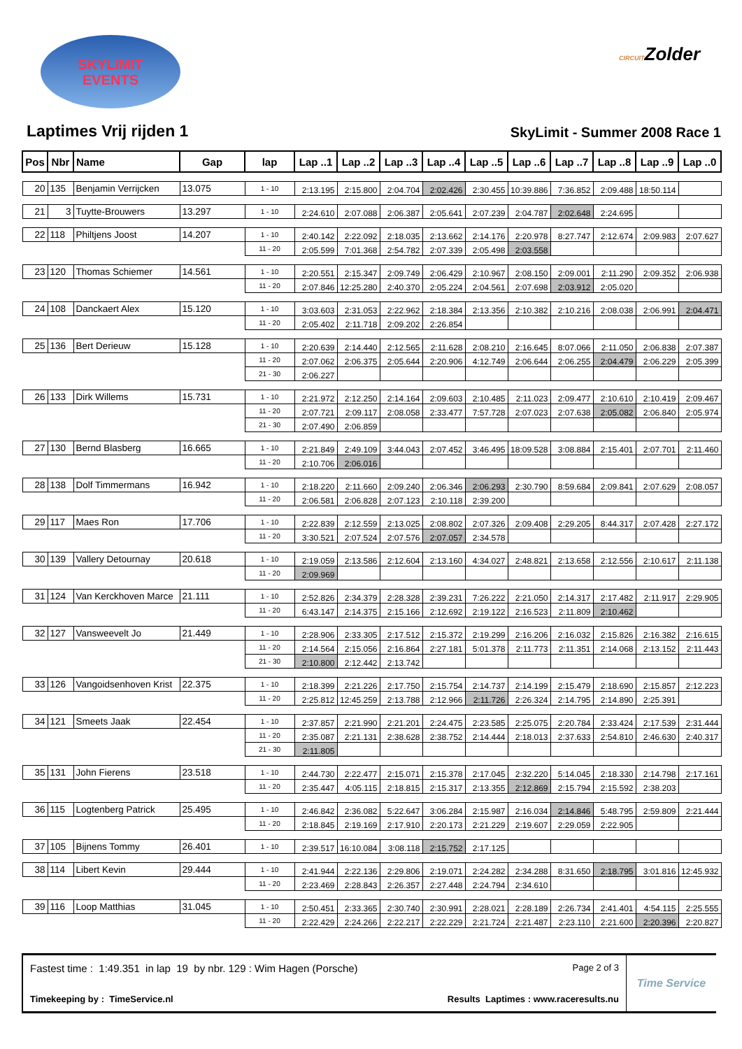SKYLIMIT
EVENTS
CIRCUITZolder
Laptimes Vrij rijden 1
SkyLimit - Summer 2008 Race 1
| Pos | Nbr | Name | Gap | lap | Lap ..1 | Lap ..2 | Lap ..3 | Lap ..4 | Lap ..5 | Lap ..6 | Lap ..7 | Lap ..8 | Lap ..9 | Lap ..0 |
| --- | --- | --- | --- | --- | --- | --- | --- | --- | --- | --- | --- | --- | --- | --- |
| 20 | 135 | Benjamin Verrijcken | 13.075 | 1 - 10 | 2:13.195 | 2:15.800 | 2:04.704 | 2:02.426 | 2:30.455 | 10:39.886 | 7:36.852 | 2:09.488 | 18:50.114 | |
| 21 | 3 | Tuytte-Brouwers | 13.297 | 1 - 10 | 2:24.610 | 2:07.088 | 2:06.387 | 2:05.641 | 2:07.239 | 2:04.787 | 2:02.648 | 2:24.695 | | |
| 22 | 118 | Philtjens Joost | 14.207 | 1 - 10 | 2:40.142 | 2:22.092 | 2:18.035 | 2:13.662 | 2:14.176 | 2:20.978 | 8:27.747 | 2:12.674 | 2:09.983 | 2:07.627 |
| | | | | 11 - 20 | 2:05.599 | 7:01.368 | 2:54.782 | 2:07.339 | 2:05.498 | 2:03.558 | | | | |
| 23 | 120 | Thomas Schiemer | 14.561 | 1 - 10 | 2:20.551 | 2:15.347 | 2:09.749 | 2:06.429 | 2:10.967 | 2:08.150 | 2:09.001 | 2:11.290 | 2:09.352 | 2:06.938 |
| | | | | 11 - 20 | 2:07.846 | 12:25.280 | 2:40.370 | 2:05.224 | 2:04.561 | 2:07.698 | 2:03.912 | 2:05.020 | | |
| 24 | 108 | Danckaert Alex | 15.120 | 1 - 10 | 3:03.603 | 2:31.053 | 2:22.962 | 2:18.384 | 2:13.356 | 2:10.382 | 2:10.216 | 2:08.038 | 2:06.991 | 2:04.471 |
| | | | | 11 - 20 | 2:05.402 | 2:11.718 | 2:09.202 | 2:26.854 | | | | | | |
| 25 | 136 | Bert Derieuw | 15.128 | 1 - 10 | 2:20.639 | 2:14.440 | 2:12.565 | 2:11.628 | 2:08.210 | 2:16.645 | 8:07.066 | 2:11.050 | 2:06.838 | 2:07.387 |
| | | | | 11 - 20 | 2:07.062 | 2:06.375 | 2:05.644 | 2:20.906 | 4:12.749 | 2:06.644 | 2:06.255 | 2:04.479 | 2:06.229 | 2:05.399 |
| | | | | 21 - 30 | 2:06.227 | | | | | | | | | |
| 26 | 133 | Dirk Willems | 15.731 | 1 - 10 | 2:21.972 | 2:12.250 | 2:14.164 | 2:09.603 | 2:10.485 | 2:11.023 | 2:09.477 | 2:10.610 | 2:10.419 | 2:09.467 |
| | | | | 11 - 20 | 2:07.721 | 2:09.117 | 2:08.058 | 2:33.477 | 7:57.728 | 2:07.023 | 2:07.638 | 2:05.082 | 2:06.840 | 2:05.974 |
| | | | | 21 - 30 | 2:07.490 | 2:06.859 | | | | | | | | |
| 27 | 130 | Bernd Blasberg | 16.665 | 1 - 10 | 2:21.849 | 2:49.109 | 3:44.043 | 2:07.452 | 3:46.495 | 18:09.528 | 3:08.884 | 2:15.401 | 2:07.701 | 2:11.460 |
| | | | | 11 - 20 | 2:10.706 | 2:06.016 | | | | | | | | |
| 28 | 138 | Dolf Timmermans | 16.942 | 1 - 10 | 2:18.220 | 2:11.660 | 2:09.240 | 2:06.346 | 2:06.293 | 2:30.790 | 8:59.684 | 2:09.841 | 2:07.629 | 2:08.057 |
| | | | | 11 - 20 | 2:06.581 | 2:06.828 | 2:07.123 | 2:10.118 | 2:39.200 | | | | | |
| 29 | 117 | Maes Ron | 17.706 | 1 - 10 | 2:22.839 | 2:12.559 | 2:13.025 | 2:08.802 | 2:07.326 | 2:09.408 | 2:29.205 | 8:44.317 | 2:07.428 | 2:27.172 |
| | | | | 11 - 20 | 3:30.521 | 2:07.524 | 2:07.576 | 2:07.057 | 2:34.578 | | | | | |
| 30 | 139 | Vallery Detournay | 20.618 | 1 - 10 | 2:19.059 | 2:13.586 | 2:12.604 | 2:13.160 | 4:34.027 | 2:48.821 | 2:13.658 | 2:12.556 | 2:10.617 | 2:11.138 |
| | | | | 11 - 20 | 2:09.969 | | | | | | | | | |
| 31 | 124 | Van Kerckhoven Marce | 21.111 | 1 - 10 | 2:52.826 | 2:34.379 | 2:28.328 | 2:39.231 | 7:26.222 | 2:21.050 | 2:14.317 | 2:17.482 | 2:11.917 | 2:29.905 |
| | | | | 11 - 20 | 6:43.147 | 2:14.375 | 2:15.166 | 2:12.692 | 2:19.122 | 2:16.523 | 2:11.809 | 2:10.462 | | |
| 32 | 127 | Vansweevelt Jo | 21.449 | 1 - 10 | 2:28.906 | 2:33.305 | 2:17.512 | 2:15.372 | 2:19.299 | 2:16.206 | 2:16.032 | 2:15.826 | 2:16.382 | 2:16.615 |
| | | | | 11 - 20 | 2:14.564 | 2:15.056 | 2:16.864 | 2:27.181 | 5:01.378 | 2:11.773 | 2:11.351 | 2:14.068 | 2:13.152 | 2:11.443 |
| | | | | 21 - 30 | 2:10.800 | 2:12.442 | 2:13.742 | | | | | | | |
| 33 | 126 | Vangoidsenhoven Krist | 22.375 | 1 - 10 | 2:18.399 | 2:21.226 | 2:17.750 | 2:15.754 | 2:14.737 | 2:14.199 | 2:15.479 | 2:18.690 | 2:15.857 | 2:12.223 |
| | | | | 11 - 20 | 2:25.812 | 12:45.259 | 2:13.788 | 2:12.966 | 2:11.726 | 2:26.324 | 2:14.795 | 2:14.890 | 2:25.391 | |
| 34 | 121 | Smeets Jaak | 22.454 | 1 - 10 | 2:37.857 | 2:21.990 | 2:21.201 | 2:24.475 | 2:23.585 | 2:25.075 | 2:20.784 | 2:33.424 | 2:17.539 | 2:31.444 |
| | | | | 11 - 20 | 2:35.087 | 2:21.131 | 2:38.628 | 2:38.752 | 2:14.444 | 2:18.013 | 2:37.633 | 2:54.810 | 2:46.630 | 2:40.317 |
| | | | | 21 - 30 | 2:11.805 | | | | | | | | | |
| 35 | 131 | John Fierens | 23.518 | 1 - 10 | 2:44.730 | 2:22.477 | 2:15.071 | 2:15.378 | 2:17.045 | 2:32.220 | 5:14.045 | 2:18.330 | 2:14.798 | 2:17.161 |
| | | | | 11 - 20 | 2:35.447 | 4:05.115 | 2:18.815 | 2:15.317 | 2:13.355 | 2:12.869 | 2:15.794 | 2:15.592 | 2:38.203 | |
| 36 | 115 | Logtenberg Patrick | 25.495 | 1 - 10 | 2:46.842 | 2:36.082 | 5:22.647 | 3:06.284 | 2:15.987 | 2:16.034 | 2:14.846 | 5:48.795 | 2:59.809 | 2:21.444 |
| | | | | 11 - 20 | 2:18.845 | 2:19.169 | 2:17.910 | 2:20.173 | 2:21.229 | 2:19.607 | 2:29.059 | 2:22.905 | | |
| 37 | 105 | Bijnens Tommy | 26.401 | 1 - 10 | 2:39.517 | 16:10.084 | 3:08.118 | 2:15.752 | 2:17.125 | | | | | |
| 38 | 114 | Libert Kevin | 29.444 | 1 - 10 | 2:41.944 | 2:22.136 | 2:29.806 | 2:19.071 | 2:24.282 | 2:34.288 | 8:31.650 | 2:18.795 | 3:01.816 | 12:45.932 |
| | | | | 11 - 20 | 2:23.469 | 2:28.843 | 2:26.357 | 2:27.448 | 2:24.794 | 2:34.610 | | | | |
| 39 | 116 | Loop Matthias | 31.045 | 1 - 10 | 2:50.451 | 2:33.365 | 2:30.740 | 2:30.991 | 2:28.021 | 2:28.189 | 2:26.734 | 2:41.401 | 4:54.115 | 2:25.555 |
| | | | | 11 - 20 | 2:22.429 | 2:24.266 | 2:22.217 | 2:22.229 | 2:21.724 | 2:21.487 | 2:23.110 | 2:21.600 | 2:20.396 | 2:20.827 |
Fastest time : 1:49.351 in lap 19 by nbr. 129 : Wim Hagen (Porsche) Page 2 of 3
Timekeeping by : TimeService.nl Results Laptimes : www.raceresults.nu
Time Service